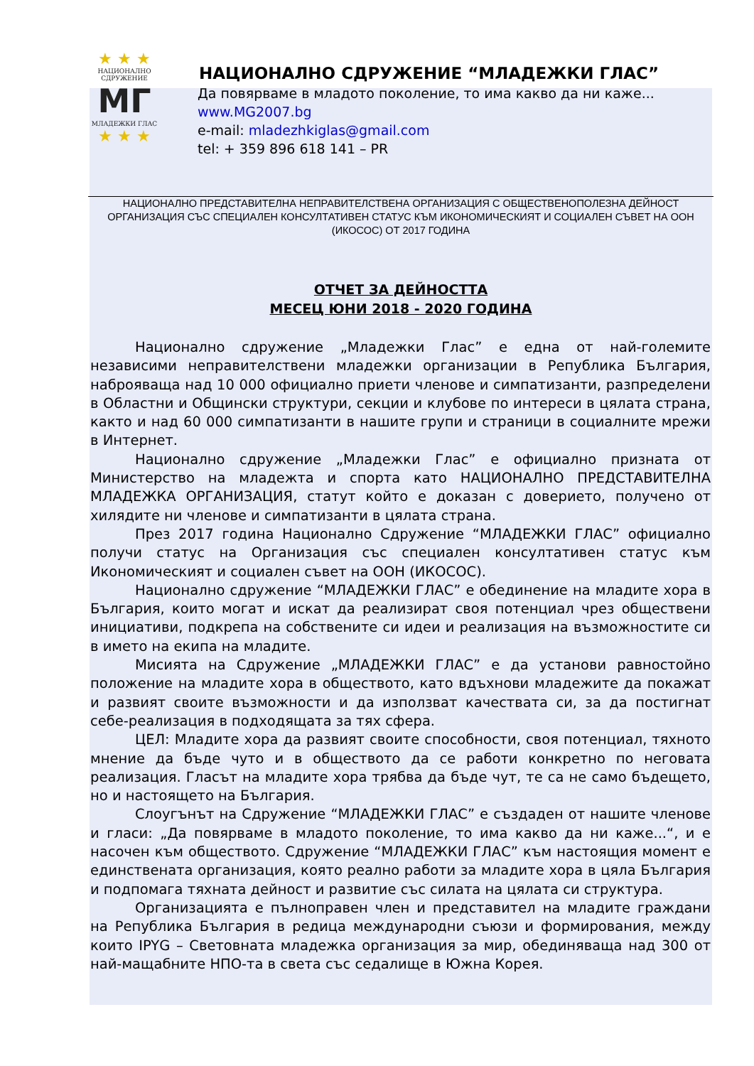★ ★ ★
НАЦИОНАЛНО
СДРУЖЕНИЕ
МГ
МЛАДЕЖКИ ГЛАС
★ ★ ★
НАЦИОНАЛНО СДРУЖЕНИЕ “МЛАДЕЖКИ ГЛАС”
Да повярваме в младото поколение, то има какво да ни каже...
www.MG2007.bg
e-mail: mladezhkiglas@gmail.com
tel: + 359 896 618 141 – PR
НАЦИОНАЛНО ПРЕДСТАВИТЕЛНА НЕПРАВИТЕЛСТВЕНА ОРГАНИЗАЦИЯ С ОБЩЕСТВЕНОПОЛЕЗНА ДЕЙНОСТ
ОРГАНИЗАЦИЯ СЪС СПЕЦИАЛЕН КОНСУЛТАТИВЕН СТАТУС КЪМ ИКОНОМИЧЕСКИЯТ И СОЦИАЛЕН СЪВЕТ НА ООН
(ИКОСОС) ОТ 2017 ГОДИНА
ОТЧЕТ ЗА ДЕЙНОСТТА
МЕСЕЦ ЮНИ 2018 - 2020 ГОДИНА
Национално сдружение „Младежки Глас” е една от най-големите независими неправителствени младежки организации в Република България, наброяваща над 10 000 официално приети членове и симпатизанти, разпределени в Областни и Общински структури, секции и клубове по интереси в цялата страна, както и над 60 000 симпатизанти в нашите групи и страници в социалните мрежи в Интернет.
Национално сдружение „Младежки Глас” е официално призната от Министерство на младежта и спорта като НАЦИОНАЛНО ПРЕДСТАВИТЕЛНА МЛАДЕЖКА ОРГАНИЗАЦИЯ, статут който е доказан с доверието, получено от хилядите ни членове и симпатизанти в цялата страна.
През 2017 година Национално Сдружение “МЛАДЕЖКИ ГЛАС” официално получи статус на Организация със специален консултативен статус към Икономическият и социален съвет на ООН (ИКОСОС).
Национално сдружение “МЛАДЕЖКИ ГЛАС” е обединение на младите хора в България, които могат и искат да реализират своя потенциал чрез обществени инициативи, подкрепа на собствените си идеи и реализация на възможностите си в името на екипа на младите.
Мисията на Сдружение „МЛАДЕЖКИ ГЛАС” е да установи равностойно положение на младите хора в обществото, като вдъхнови младежите да покажат и развият своите възможности и да използват качествата си, за да постигнат себе-реализация в подходящата за тях сфера.
ЦЕЛ: Младите хора да развият своите способности, своя потенциал, тяхното мнение да бъде чуто и в обществото да се работи конкретно по неговата реализация. Гласът на младите хора трябва да бъде чут, те са не само бъдещето, но и настоящето на България.
Слоугънът на Сдружение “МЛАДЕЖКИ ГЛАС” е създаден от нашите членове и гласи: „Да повярваме в младото поколение, то има какво да ни каже...“, и е насочен към обществото. Сдружение “МЛАДЕЖКИ ГЛАС” към настоящия момент е единствената организация, която реално работи за младите хора в цяла България и подпомага тяхната дейност и развитие със силата на цялата си структура.
Организацията е пълноправен член и представител на младите граждани на Република България в редица международни съюзи и формирования, между които IPYG – Световната младежка организация за мир, обединяваща над 300 от най-мащабните НПО-та в света със седалище в Южна Корея.